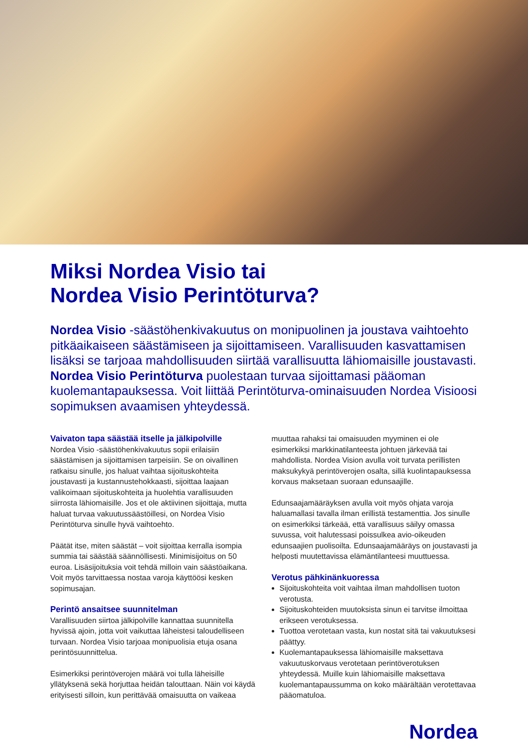Miksi Nordea Visio tai
Nordea Visio Perintöturva?
Nordea Visio -säästöhenkivakuutus on monipuolinen ja joustava vaihtoehto pitkäaikaiseen säästämiseen ja sijoittamiseen. Varallisuuden kasvattamisen lisäksi se tarjoaa mahdollisuuden siirtää varallisuutta lähiomaisille joustavasti. Nordea Visio Perintöturva puolestaan turvaa sijoittamasi pääoman kuolemantapauksessa. Voit liittää Perintöturva-ominaisuuden Nordea Visioosi sopimuksen avaamisen yhteydessä.
Vaivaton tapa säästää itselle ja jälkipolville
Nordea Visio -säästöhenkivakuutus sopii erilaisiin säästämisen ja sijoittamisen tarpeisiin. Se on oivallinen ratkaisu sinulle, jos haluat vaihtaa sijoituskohteita joustavasti ja kustannustehokkaasti, sijoittaa laajaan valikoimaan sijoituskohteita ja huolehtia varallisuuden siirrosta lähiomaisille. Jos et ole aktiivinen sijoittaja, mutta haluat turvaa vakuutussäästöillesi, on Nordea Visio Perintöturva sinulle hyvä vaihtoehto.
Päätät itse, miten säästät – voit sijoittaa kerralla isompia summia tai säästää säännöllisesti. Minimisijoitus on 50 euroa. Lisäsijoituksia voit tehdä milloin vain säästöaikana. Voit myös tarvittaessa nostaa varoja käyttöösi kesken sopimusajan.
Perintö ansaitsee suunnitelman
Varallisuuden siirtoa jälkipolville kannattaa suunnitella hyvissä ajoin, jotta voit vaikuttaa läheistesi taloudelliseen turvaan. Nordea Visio tarjoaa monipuolisia etuja osana perintösuunnittelua.
Esimerkiksi perintöverojen määrä voi tulla läheisille yllätyksenä sekä horjuttaa heidän talouttaan. Näin voi käydä erityisesti silloin, kun perittävää omaisuutta on vaikeaa
muuttaa rahaksi tai omaisuuden myyminen ei ole esimerkiksi markkinatilanteesta johtuen järkevää tai mahdollista. Nordea Vision avulla voit turvata perillisten maksukykyä perintöverojen osalta, sillä kuolintapauksessa korvaus maksetaan suoraan edunsaajille.
Edunsaajamääräyksen avulla voit myös ohjata varoja haluamallasi tavalla ilman erillistä testamenttia. Jos sinulle on esimerkiksi tärkeää, että varallisuus säilyy omassa suvussa, voit halutessasi poissulkea avio-oikeuden edunsaajien puolisoilta. Edunsaajamääräys on joustavasti ja helposti muutettavissa elämäntilanteesi muuttuessa.
Verotus pähkinänkuoressa
Sijoituskohteita voit vaihtaa ilman mahdollisen tuoton verotusta.
Sijoituskohteiden muutoksista sinun ei tarvitse ilmoittaa erikseen verotuksessa.
Tuottoa verotetaan vasta, kun nostat sitä tai vakuutuksesi päättyy.
Kuolemantapauksessa lähiomaisille maksettava vakuutuskorvaus verotetaan perintöverotuksen yhteydessä. Muille kuin lähiomaisille maksettava kuolemantapaussumma on koko määrältään verotettavaa pääomatuloa.
Nordea